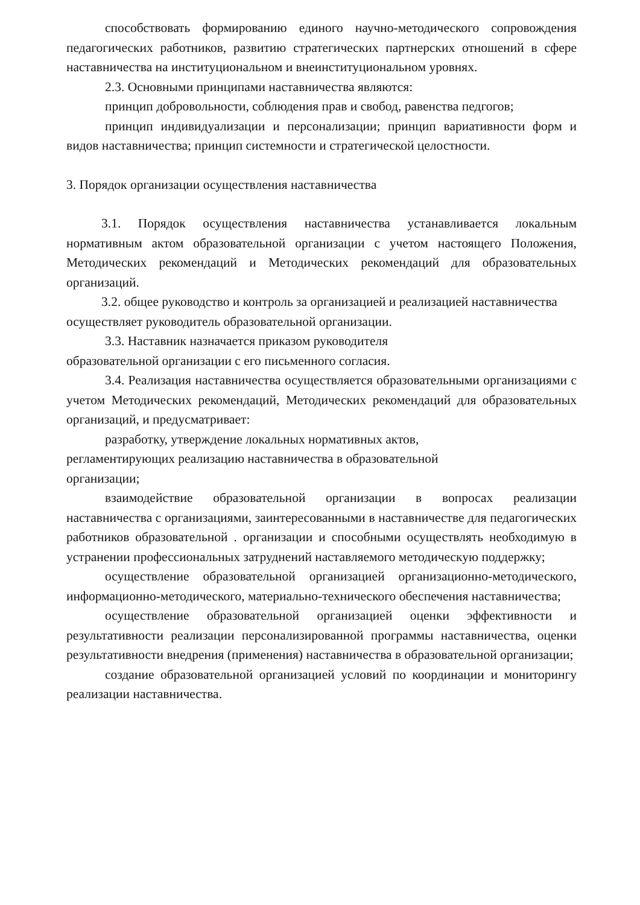способствовать формированию единого научно-методического сопровождения педагогических работников, развитию стратегических партнерских отношений в сфере наставничества на институциональном и внеинституциональном уровнях.
2.3. Основными принципами наставничества являются:
принцип добровольности, соблюдения прав и свобод, равенства педгогов;
принцип индивидуализации и персонализации; принцип вариативности форм и видов наставничества; принцип системности и стратегической целостности.
3. Порядок организации осуществления наставничества
3.1. Порядок осуществления наставничества устанавливается локальным нормативным актом образовательной организации с учетом настоящего Положения, Методических рекомендаций и Методических рекомендаций для образовательных организаций.
3.2. общее руководство и контроль за организацией и реализацией наставничества осуществляет руководитель образовательной организации.
3.3. Наставник назначается приказом руководителя
образовательной организации с его письменного согласия.
3.4. Реализация наставничества осуществляется образовательными организациями с учетом Методических рекомендаций, Методических рекомендаций для образовательных организаций, и предусматривает:
разработку, утверждение локальных нормативных актов,
регламентирующих реализацию наставничества в образовательной
организации;
взаимодействие образовательной организации в вопросах реализации наставничества с организациями, заинтересованными в наставничестве для педагогических работников образовательной . организации и способными осуществлять необходимую в устранении профессиональных затруднений наставляемого методическую поддержку;
осуществление образовательной организацией организационно-методического, информационно-методического, материально-технического обеспечения наставничества;
осуществление образовательной организацией оценки эффективности и результативности реализации персонализированной программы наставничества, оценки результативности внедрения (применения) наставничества в образовательной организации;
создание образовательной организацией условий по координации и мониторингу реализации наставничества.